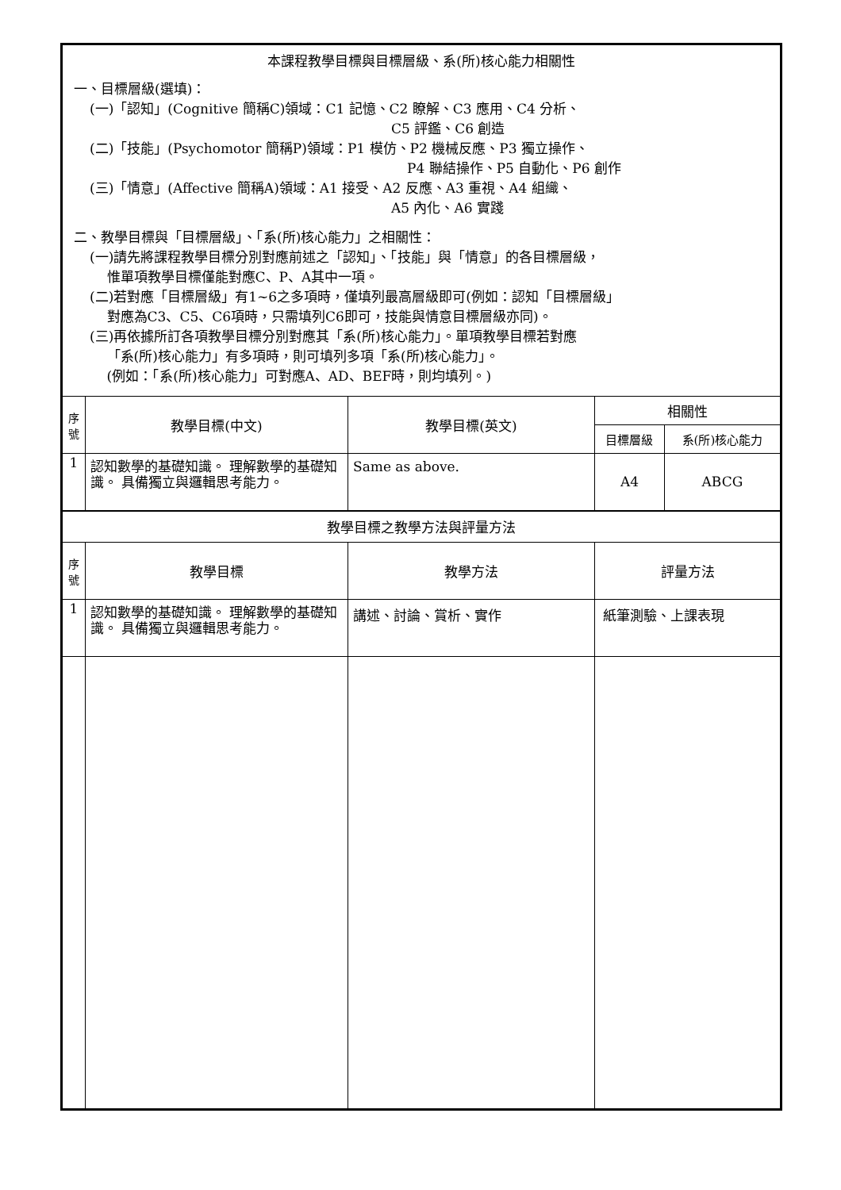| 本課程教學目標與目標層級、系(所)核心能力相關性 一、目標層級(選填)： (一)「認知」(Cognitive 簡稱C)領域：C1 記憶、C2 瞭解、C3 應用、C4 分析、 C5 評鑑、C6 創造 (二)「技能」(Psychomotor 簡稱P)領域：P1 模仿、P2 機械反應、P3 獨立操作、 P4 聯結操作、P5 自動化、P6 創作 (三)「情意」(Affective 簡稱A)領域：A1 接受、A2 反應、A3 重視、A4 組織、 A5 內化、A6 實踐 二、教學目標與「目標層級」、「系(所)核心能力」之相關性： (一)請先將課程教學目標分別對應前述之「認知」、「技能」與「情意」的各目標層級， 惟單項教學目標僅能對應C、P、A其中一項。 (二)若對應「目標層級」有1~6之多項時，僅填列最高層級即可(例如：認知「目標層級」 對應為C3、C5、C6項時，只需填列C6即可，技能與情意目標層級亦同)。 (三)再依據所訂各項教學目標分別對應其「系(所)核心能力」。單項教學目標若對應 「系(所)核心能力」有多項時，則可填列多項「系(所)核心能力」。 (例如：「系(所)核心能力」可對應A、AD、BEF時，則均填列。) | | | | |
| 序 號 | 教學目標(中文) | 教學目標(英文) | 相關性 | |
| | | | 目標層級 | 系(所)核心能力 |
| 1 | 認知數學的基礎知識。 理解數學的基礎知識。 具備獨立與邏輯思考能力。 | Same as above. | A4 | ABCG |
| 教學目標之教學方法與評量方法 | | | | |
| 序 號 | 教學目標 | 教學方法 | 評量方法 | |
| 1 | 認知數學的基礎知識。 理解數學的基礎知識。 具備獨立與邏輯思考能力。 | 講述、討論、賞析、實作 | 紙筆測驗、上課表現 | |